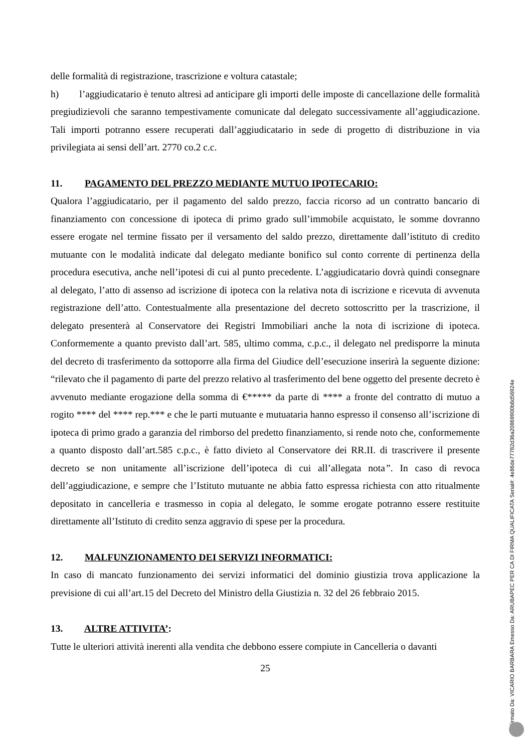delle formalità di registrazione, trascrizione e voltura catastale;
h) l’aggiudicatario è tenuto altresì ad anticipare gli importi delle imposte di cancellazione delle formalità pregiudizievoli che saranno tempestivamente comunicate dal delegato successivamente all’aggiudicazione. Tali importi potranno essere recuperati dall’aggiudicatario in sede di progetto di distribuzione in via privilegiata ai sensi dell’art. 2770 co.2 c.c.
11. PAGAMENTO DEL PREZZO MEDIANTE MUTUO IPOTECARIO:
Qualora l’aggiudicatario, per il pagamento del saldo prezzo, faccia ricorso ad un contratto bancario di finanziamento con concessione di ipoteca di primo grado sull’immobile acquistato, le somme dovranno essere erogate nel termine fissato per il versamento del saldo prezzo, direttamente dall’istituto di credito mutuante con le modalità indicate dal delegato mediante bonifico sul conto corrente di pertinenza della procedura esecutiva, anche nell’ipotesi di cui al punto precedente. L’aggiudicatario dovrà quindi consegnare al delegato, l’atto di assenso ad iscrizione di ipoteca con la relativa nota di iscrizione e ricevuta di avvenuta registrazione dell’atto. Contestualmente alla presentazione del decreto sottoscritto per la trascrizione, il delegato presenterà al Conservatore dei Registri Immobiliari anche la nota di iscrizione di ipoteca. Conformemente a quanto previsto dall’art. 585, ultimo comma, c.p.c., il delegato nel predisporre la minuta del decreto di trasferimento da sottoporre alla firma del Giudice dell’esecuzione inserirà la seguente dizione: “rilevato che il pagamento di parte del prezzo relativo al trasferimento del bene oggetto del presente decreto è avvenuto mediante erogazione della somma di €***** da parte di **** a fronte del contratto di mutuo a rogito **** del **** rep.*** e che le parti mutuante e mutuataria hanno espresso il consenso all’iscrizione di ipoteca di primo grado a garanzia del rimborso del predetto finanziamento, si rende noto che, conformemente a quanto disposto dall’art.585 c.p.c., è fatto divieto al Conservatore dei RR.II. di trascrivere il presente decreto se non unitamente all’iscrizione dell’ipoteca di cui all’allegata nota”. In caso di revoca dell’aggiudicazione, e sempre che l’Istituto mutuante ne abbia fatto espressa richiesta con atto ritualmente depositato in cancelleria e trasmesso in copia al delegato, le somme erogate potranno essere restituite direttamente all’Istituto di credito senza aggravio di spese per la procedura.
12. MALFUNZIONAMENTO DEI SERVIZI INFORMATICI:
In caso di mancato funzionamento dei servizi informatici del dominio giustizia trova applicazione la previsione di cui all’art.15 del Decreto del Ministro della Giustizia n. 32 del 26 febbraio 2015.
13. ALTRE ATTIVITA’:
Tutte le ulteriori attività inerenti alla vendita che debbono essere compiute in Cancelleria o davanti
25
Firmato Da: VICARIO BARBARA Emesso Da: ARUBAPEC PER CA DI FIRMA QUALIFICATA Serial#: 4e86de77782d36a20869900b8d56924e